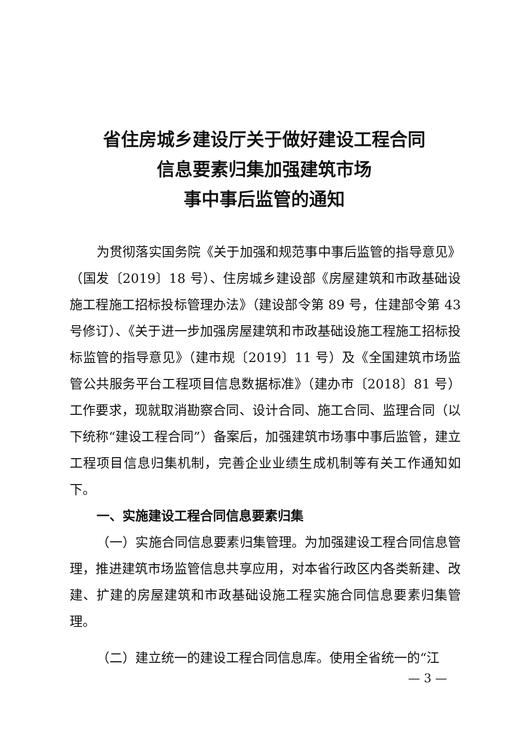省住房城乡建设厅关于做好建设工程合同
信息要素归集加强建筑市场
事中事后监管的通知
为贯彻落实国务院《关于加强和规范事中事后监管的指导意见》（国发〔2019〕18 号）、住房城乡建设部《房屋建筑和市政基础设施工程施工招标投标管理办法》（建设部令第 89 号，住建部令第 43 号修订）、《关于进一步加强房屋建筑和市政基础设施工程施工招标投标监管的指导意见》（建市规〔2019〕11 号）及《全国建筑市场监管公共服务平台工程项目信息数据标准》（建办市〔2018〕81 号）工作要求，现就取消勘察合同、设计合同、施工合同、监理合同（以下统称“建设工程合同”）备案后，加强建筑市场事中事后监管，建立工程项目信息归集机制，完善企业业绩生成机制等有关工作通知如下。
一、实施建设工程合同信息要素归集
（一）实施合同信息要素归集管理。为加强建设工程合同信息管理，推进建筑市场监管信息共享应用，对本省行政区内各类新建、改建、扩建的房屋建筑和市政基础设施工程实施合同信息要素归集管理。
（二）建立统一的建设工程合同信息库。使用全省统一的“江
— 3 —